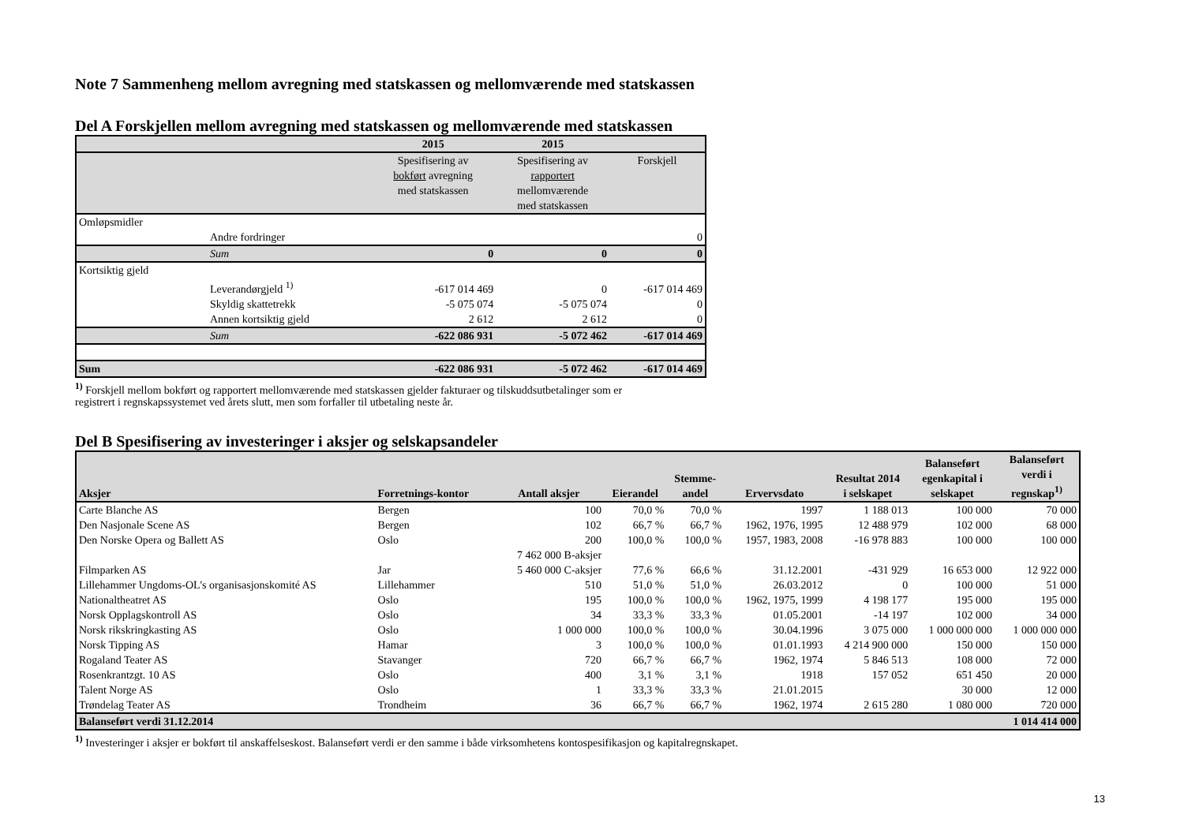Note 7 Sammenheng mellom avregning med statskassen og mellomværende med statskassen
Del A Forskjellen mellom avregning med statskassen og mellomværende med statskassen
| | | 2015 | 2015 | |
| --- | --- | --- | --- | --- |
| | | Spesifisering av bokført avregning med statskassen | Spesifisering av rapportert mellomværende med statskassen | Forskjell |
| Omløpsmidler | | | | |
| | Andre fordringer | | | 0 |
| | Sum | 0 | 0 | 0 |
| Kortsiktig gjeld | | | | |
| | Leverandørgjeld <sup>1)</sup> | -617 014 469 | 0 | -617 014 469 |
| | Skyldig skattetrekk | -5 075 074 | -5 075 074 | 0 |
| | Annen kortsiktig gjeld | 2 612 | 2 612 | 0 |
| | Sum | -622 086 931 | -5 072 462 | -617 014 469 |
| Sum | | -622 086 931 | -5 072 462 | -617 014 469 |
<sup>1)</sup> Forskjell mellom bokført og rapportert mellomværende med statskassen gjelder fakturaer og tilskuddsutbetalinger som er
registrert i regnskapssystemet ved årets slutt, men som forfaller til utbetaling neste år.
Del B Spesifisering av investeringer i aksjer og selskapsandeler
| Aksjer | Forretnings-kontor | Antall aksjer | Eierandel | Stemme- andel | Ervervsdato | Resultat 2014 i selskapet | Balanseført egenkapital i selskapet | Balanseført verdi i regnskap<sup>1)</sup> |
| --- | --- | --- | --- | --- | --- | --- | --- | --- |
| Carte Blanche AS | Bergen | 100 | 70,0 % | 70,0 % | 1997 | 1 188 013 | 100 000 | 70 000 |
| Den Nasjonale Scene AS | Bergen | 102 | 66,7 % | 66,7 % | 1962, 1976, 1995 | 12 488 979 | 102 000 | 68 000 |
| Den Norske Opera og Ballett AS | Oslo | 200 | 100,0 % | 100,0 % | 1957, 1983, 2008 | -16 978 883 | 100 000 | 100 000 |
| Filmparken AS | Jar | 7 462 000 B-aksjer 5 460 000 C-aksjer | 77,6 % | 66,6 % | 31.12.2001 | -431 929 | 16 653 000 | 12 922 000 |
| Lillehammer Ungdoms-OL's organisasjonskomité AS | Lillehammer | 510 | 51,0 % | 51,0 % | 26.03.2012 | 0 | 100 000 | 51 000 |
| Nationaltheatret AS | Oslo | 195 | 100,0 % | 100,0 % | 1962, 1975, 1999 | 4 198 177 | 195 000 | 195 000 |
| Norsk Opplagskontroll AS | Oslo | 34 | 33,3 % | 33,3 % | 01.05.2001 | -14 197 | 102 000 | 34 000 |
| Norsk rikskringkasting AS | Oslo | 1 000 000 | 100,0 % | 100,0 % | 30.04.1996 | 3 075 000 | 1 000 000 000 | 1 000 000 000 |
| Norsk Tipping AS | Hamar | 3 | 100,0 % | 100,0 % | 01.01.1993 | 4 214 900 000 | 150 000 | 150 000 |
| Rogaland Teater AS | Stavanger | 720 | 66,7 % | 66,7 % | 1962, 1974 | 5 846 513 | 108 000 | 72 000 |
| Rosenkrantzgt. 10 AS | Oslo | 400 | 3,1 % | 3,1 % | 1918 | 157 052 | 651 450 | 20 000 |
| Talent Norge AS | Oslo | 1 | 33,3 % | 33,3 % | 21.01.2015 | | 30 000 | 12 000 |
| Trøndelag Teater AS | Trondheim | 36 | 66,7 % | 66,7 % | 1962, 1974 | 2 615 280 | 1 080 000 | 720 000 |
| Balanseført verdi 31.12.2014 | | | | | | | | 1 014 414 000 |
<sup>1)</sup> Investeringer i aksjer er bokført til anskaffelseskost. Balanseført verdi er den samme i både virksomhetens kontospesifikasjon og kapitalregnskapet.
13